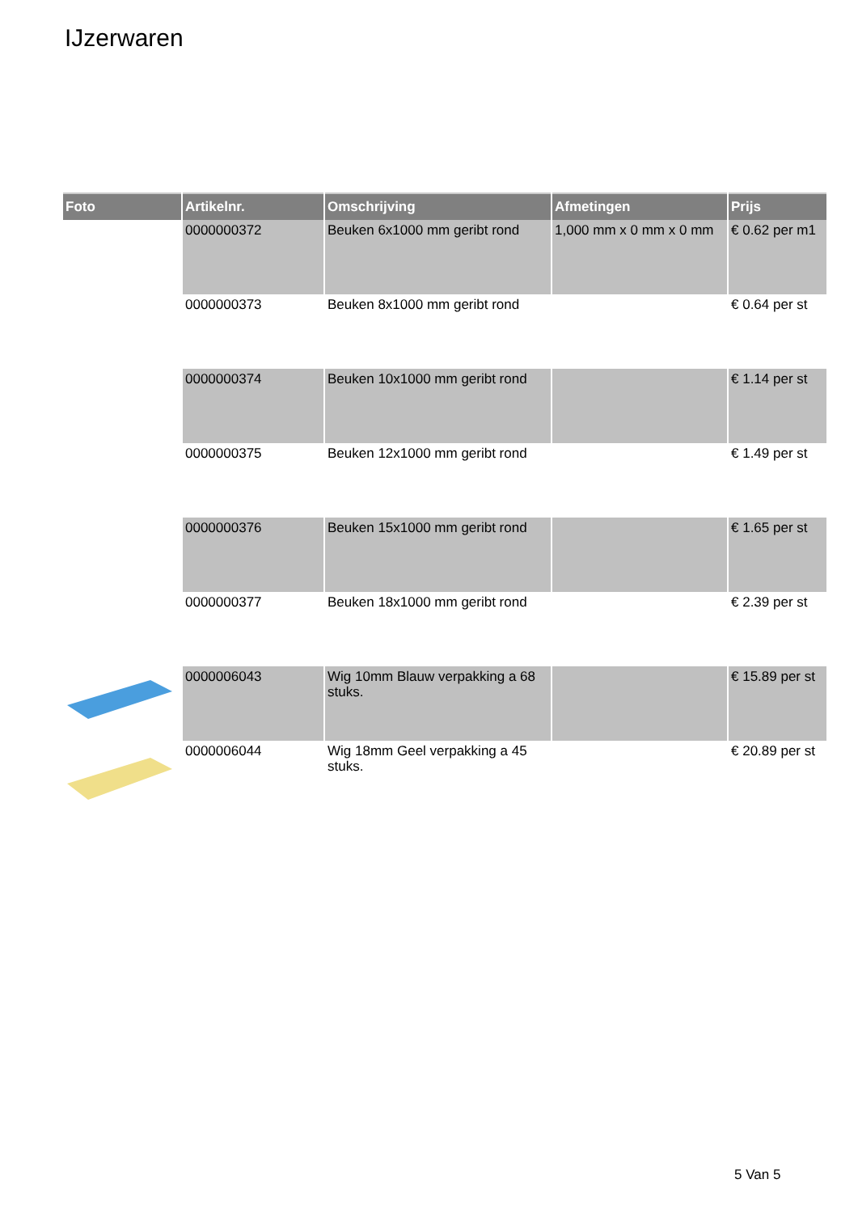IJzerwaren
| Foto | Artikelnr. | Omschrijving | Afmetingen | Prijs |
| --- | --- | --- | --- | --- |
| | 0000000372 | Beuken 6x1000 mm geribt rond | 1,000 mm x 0 mm x 0 mm | € 0.62 per m1 |
| | 0000000373 | Beuken 8x1000 mm geribt rond | | € 0.64 per st |
| | 0000000374 | Beuken 10x1000 mm geribt rond | | € 1.14 per st |
| | 0000000375 | Beuken 12x1000 mm geribt rond | | € 1.49 per st |
| | 0000000376 | Beuken 15x1000 mm geribt rond | | € 1.65 per st |
| | 0000000377 | Beuken 18x1000 mm geribt rond | | € 2.39 per st |
| | 0000006043 | Wig 10mm Blauw verpakking a 68 stuks. | | € 15.89 per st |
| | 0000006044 | Wig 18mm Geel verpakking a 45 stuks. | | € 20.89 per st |
5 Van 5